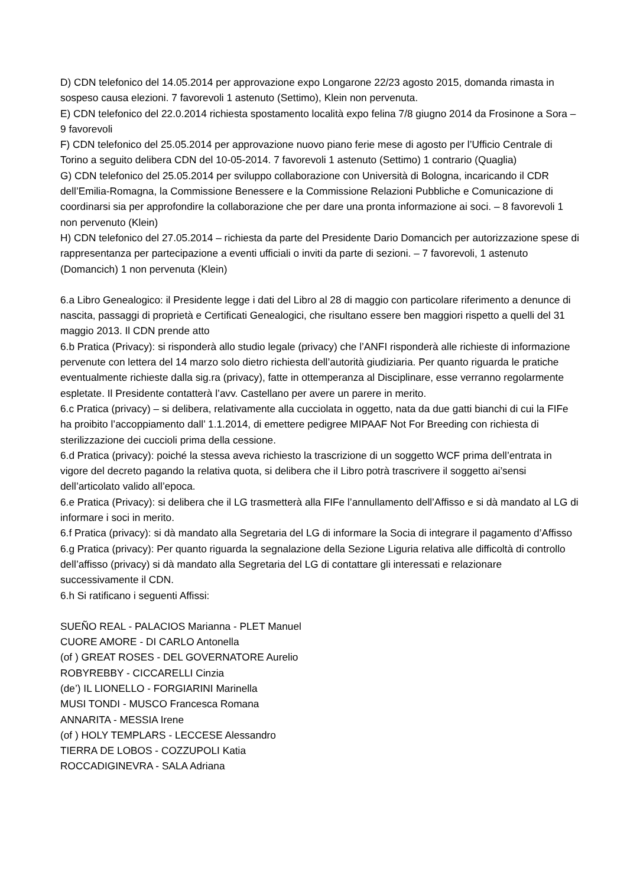D) CDN telefonico del 14.05.2014 per approvazione expo Longarone 22/23 agosto 2015, domanda rimasta in sospeso causa elezioni. 7 favorevoli 1 astenuto (Settimo), Klein non pervenuta.
E) CDN telefonico del 22.0.2014 richiesta spostamento località expo felina 7/8 giugno 2014 da Frosinone a Sora – 9 favorevoli
F) CDN telefonico del 25.05.2014 per approvazione nuovo piano ferie mese di agosto per l’Ufficio Centrale di Torino a seguito delibera CDN del 10-05-2014. 7 favorevoli 1 astenuto (Settimo) 1 contrario (Quaglia)
G) CDN telefonico del 25.05.2014 per sviluppo collaborazione con Università di Bologna, incaricando il CDR dell’Emilia-Romagna, la Commissione Benessere e la Commissione Relazioni Pubbliche e Comunicazione di coordinarsi sia per approfondire la collaborazione che per dare una pronta informazione ai soci. – 8 favorevoli 1 non pervenuto (Klein)
H) CDN telefonico del 27.05.2014 – richiesta da parte del Presidente Dario Domancich per autorizzazione spese di rappresentanza per partecipazione a eventi ufficiali o inviti da parte di sezioni. – 7 favorevoli, 1 astenuto (Domancich) 1 non pervenuta (Klein)
6.a Libro Genealogico: il Presidente legge i dati del Libro al 28 di maggio con particolare riferimento a denunce di nascita, passaggi di proprietà e Certificati Genealogici, che risultano essere ben maggiori rispetto a quelli del 31 maggio 2013. Il CDN prende atto
6.b Pratica (Privacy): si risponderà allo studio legale (privacy) che l’ANFI risponderà alle richieste di informazione pervenute con lettera del 14 marzo solo dietro richiesta dell’autorità giudiziaria. Per quanto riguarda le pratiche eventualmente richieste dalla sig.ra (privacy), fatte in ottemperanza al Disciplinare, esse verranno regolarmente espletate. Il Presidente contatterà l’avv. Castellano per avere un parere in merito.
6.c Pratica (privacy) – si delibera, relativamente alla cucciolata in oggetto, nata da due gatti bianchi di cui la FIFe ha proibito l’accoppiamento dall’ 1.1.2014, di emettere pedigree MIPAAF Not For Breeding con richiesta di sterilizzazione dei cuccioli prima della cessione.
6.d Pratica (privacy): poiché la stessa aveva richiesto la trascrizione di un soggetto WCF prima dell’entrata in vigore del decreto pagando la relativa quota, si delibera che il Libro potrà trascrivere il soggetto ai’sensi dell’articolato valido all’epoca.
6.e Pratica (Privacy): si delibera che il LG trasmetterà alla FIFe l’annullamento dell’Affisso e si dà mandato al LG di informare i soci in merito.
6.f Pratica (privacy): si dà mandato alla Segretaria del LG di informare la Socia di integrare il pagamento d’Affisso
6.g Pratica (privacy): Per quanto riguarda la segnalazione della Sezione Liguria relativa alle difficoltà di controllo dell’affisso (privacy) si dà mandato alla Segretaria del LG di contattare gli interessati e relazionare successivamente il CDN.
6.h Si ratificano i seguenti Affissi:
SUEÑO REAL - PALACIOS Marianna - PLET Manuel
CUORE AMORE - DI CARLO Antonella
(of ) GREAT ROSES - DEL GOVERNATORE Aurelio
ROBYREBBY - CICCARELLI Cinzia
(de’) IL LIONELLO - FORGIARINI Marinella
MUSI TONDI - MUSCO Francesca Romana
ANNARITA - MESSIA Irene
(of ) HOLY TEMPLARS - LECCESE Alessandro
TIERRA DE LOBOS - COZZUPOLI Katia
ROCCADIGINEVRA - SALA Adriana